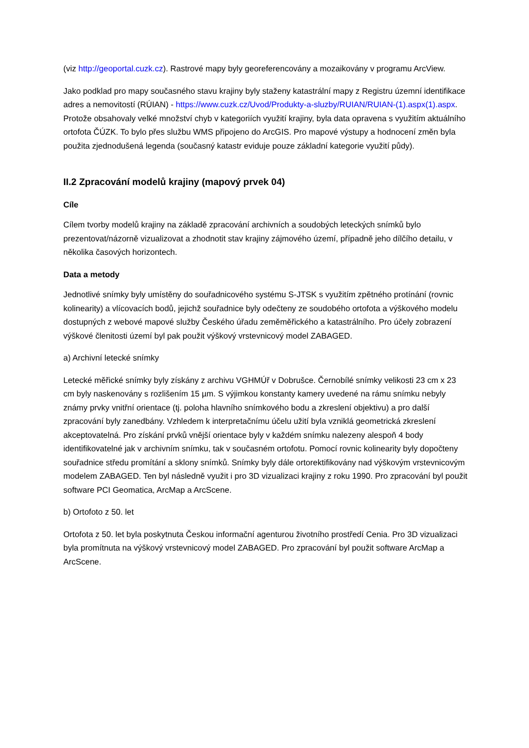(viz http://geoportal.cuzk.cz). Rastrové mapy byly georeferencovány a mozaikovány v programu ArcView.
Jako podklad pro mapy současného stavu krajiny byly staženy katastrální mapy z Registru územní identifikace adres a nemovitostí (RÚIAN) - https://www.cuzk.cz/Uvod/Produkty-a-sluzby/RUIAN/RUIAN-(1).aspx(1).aspx. Protože obsahovaly velké množství chyb v kategoriích využití krajiny, byla data opravena s využitím aktuálního ortofota ČÚZK. To bylo přes službu WMS připojeno do ArcGIS. Pro mapové výstupy a hodnocení změn byla použita zjednodušená legenda (současný katastr eviduje pouze základní kategorie využití půdy).
II.2 Zpracování modelů krajiny (mapový prvek 04)
Cíle
Cílem tvorby modelů krajiny na základě zpracování archivních a soudobých leteckých snímků bylo prezentovat/názorně vizualizovat a zhodnotit stav krajiny zájmového území, případně jeho dílčího detailu, v několika časových horizontech.
Data a metody
Jednotlivé snímky byly umístěny do souřadnicového systému S-JTSK s využitím zpětného protínání (rovnic kolinearity) a vlícovacích bodů, jejichž souřadnice byly odečteny ze soudobého ortofota a výškového modelu dostupných z webové mapové služby Českého úřadu zeměměřického a katastrálního. Pro účely zobrazení výškové členitosti území byl pak použit výškový vrstevnicový model ZABAGED.
a) Archivní letecké snímky
Letecké měřické snímky byly získány z archivu VGHMÚř v Dobrušce. Černobílé snímky velikosti 23 cm x 23 cm byly naskenovány s rozlišením 15 µm. S výjimkou konstanty kamery uvedené na rámu snímku nebyly známy prvky vnitřní orientace (tj. poloha hlavního snímkového bodu a zkreslení objektivu) a pro další zpracování byly zanedbány. Vzhledem k interpretačnímu účelu užití byla vzniklá geometrická zkreslení akceptovatelná. Pro získání prvků vnější orientace byly v každém snímku nalezeny alespoň 4 body identifikovatelné jak v archivním snímku, tak v současném ortofotu. Pomocí rovnic kolinearity byly dopočteny souřadnice středu promítání a sklony snímků. Snímky byly dále ortorektifikovány nad výškovým vrstevnicovým modelem ZABAGED. Ten byl následně využit i pro 3D vizualizaci krajiny z roku 1990. Pro zpracování byl použit software PCI Geomatica, ArcMap a ArcScene.
b) Ortofoto z 50. let
Ortofota z 50. let byla poskytnuta Českou informační agenturou životního prostředí Cenia. Pro 3D vizualizaci byla promítnuta na výškový vrstevnicový model ZABAGED. Pro zpracování byl použit software ArcMap a ArcScene.